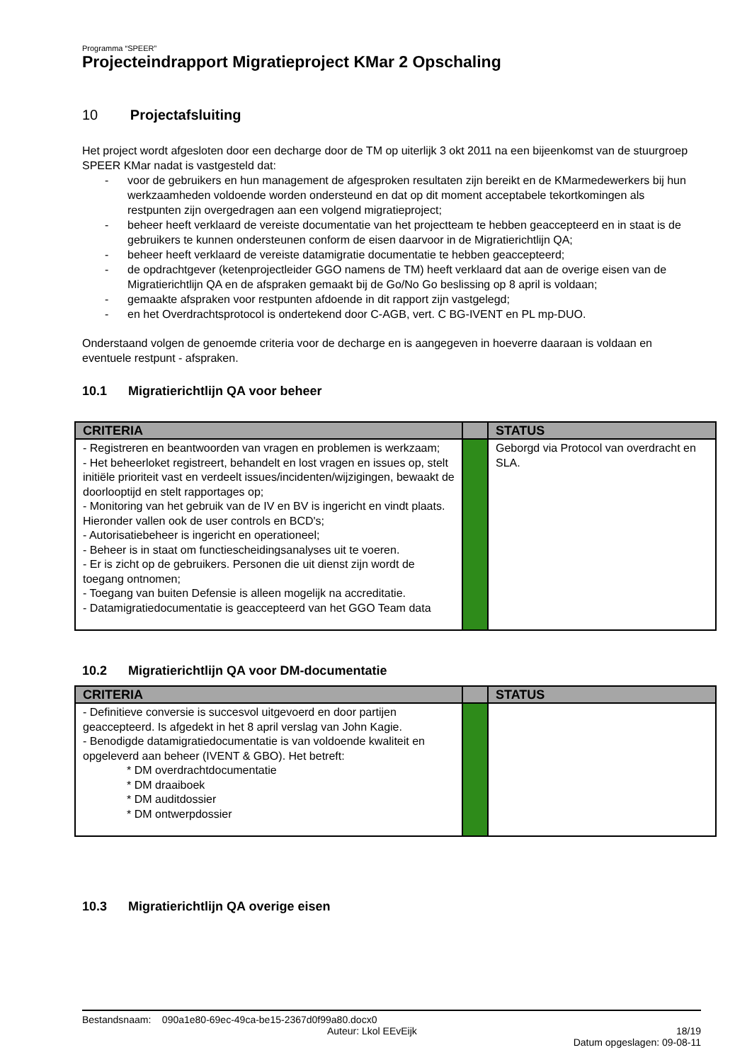Programma “SPEER”
Projecteindrapport Migratieproject KMar 2 Opschaling
10 Projectafsluiting
Het project wordt afgesloten door een decharge door de TM op uiterlijk 3 okt 2011 na een bijeenkomst van de stuurgroep SPEER KMar nadat is vastgesteld dat:
- voor de gebruikers en hun management de afgesproken resultaten zijn bereikt en de KMarmedewerkers bij hun werkzaamheden voldoende worden ondersteund en dat op dit moment acceptabele tekortkomingen als restpunten zijn overgedragen aan een volgend migratieproject;
- beheer heeft verklaard de vereiste documentatie van het projectteam te hebben geaccepteerd en in staat is de gebruikers te kunnen ondersteunen conform de eisen daarvoor in de Migratierichtlijn QA;
- beheer heeft verklaard de vereiste datamigratie documentatie te hebben geaccepteerd;
- de opdrachtgever (ketenprojectleider GGO namens de TM) heeft verklaard dat aan de overige eisen van de Migratierichtlijn QA en de afspraken gemaakt bij de Go/No Go beslissing op 8 april is voldaan;
- gemaakte afspraken voor restpunten afdoende in dit rapport zijn vastgelegd;
- en het Overdrachtsprotocol is ondertekend door C-AGB, vert. C BG-IVENT en PL mp-DUO.
Onderstaand volgen de genoemde criteria voor de decharge en is aangegeven in hoeverre daaraan is voldaan en eventuele restpunt - afspraken.
10.1 Migratierichtlijn QA voor beheer
| CRITERIA | | STATUS |
| --- | --- | --- |
| - Registreren en beantwoorden van vragen en problemen is werkzaam; - Het beheerloket registreert, behandelt en lost vragen en issues op, stelt initiële prioriteit vast en verdeelt issues/incidenten/wijzigingen, bewaakt de doorlooptijd en stelt rapportages op; - Monitoring van het gebruik van de IV en BV is ingericht en vindt plaats. Hieronder vallen ook de user controls en BCD's; - Autorisatiebeheer is ingericht en operationeel; - Beheer is in staat om functiescheidingsanalyses uit te voeren. - Er is zicht op de gebruikers. Personen die uit dienst zijn wordt de toegang ontnomen; - Toegang van buiten Defensie is alleen mogelijk na accreditatie. - Datamigratiedocumentatie is geaccepteerd van het GGO Team data | | Geborgd via Protocol van overdracht en SLA. |
10.2 Migratierichtlijn QA voor DM-documentatie
| CRITERIA | | STATUS |
| --- | --- | --- |
| - Definitieve conversie is succesvol uitgevoerd en door partijen geaccepteerd. Is afgedekt in het 8 april verslag van John Kagie. - Benodigde datamigratiedocumentatie is van voldoende kwaliteit en opgeleverd aan beheer (IVENT & GBO). Het betreft: * DM overdrachtdocumentatie * DM draaiboek * DM auditdossier * DM ontwerpdossier | | |
10.3 Migratierichtlijn QA overige eisen
Bestandsnaam: 090a1e80-69ec-49ca-be15-2367d0f99a80.docx0
Auteur: Lkol EEvEijk 18/19
Datum opgeslagen: 09-08-11